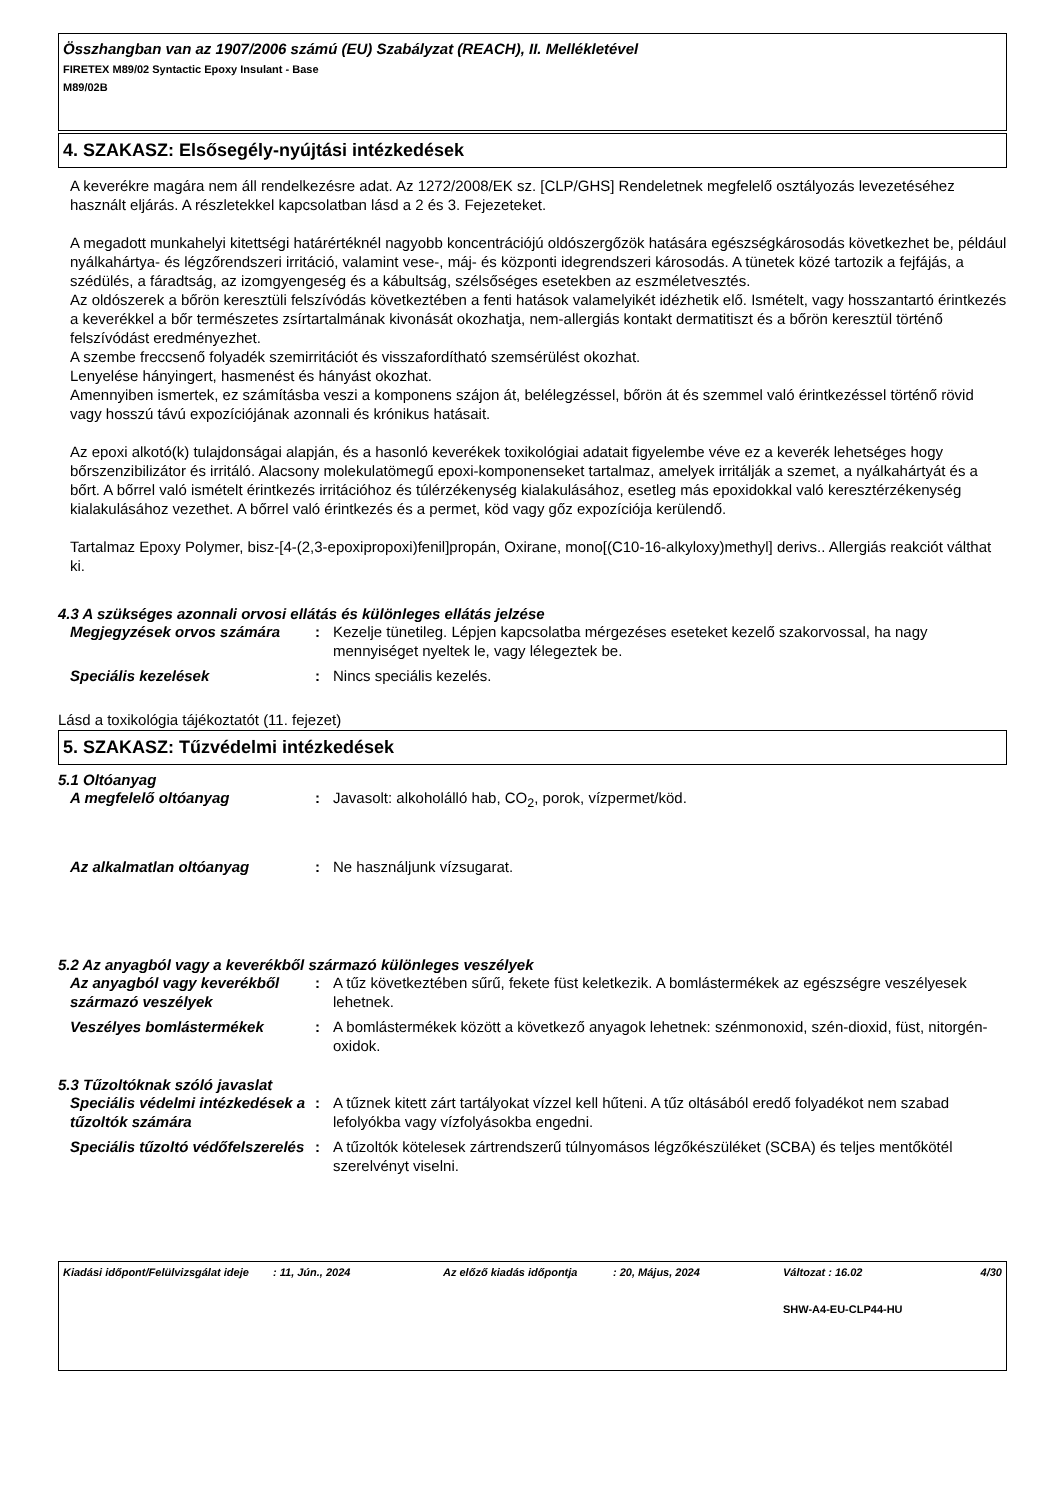Összhangban van az 1907/2006 számú (EU) Szabályzat (REACH), II. Mellékletével
FIRETEX M89/02 Syntactic Epoxy Insulant - Base
M89/02B
4. SZAKASZ: Elsősegély-nyújtási intézkedések
A keverékre magára nem áll rendelkezésre adat. Az 1272/2008/EK sz. [CLP/GHS] Rendeletnek megfelelő osztályozás levezetéséhez használt eljárás. A részletekkel kapcsolatban lásd a 2 és 3. Fejezeteket.
A megadott munkahelyi kitettségi határértéknél nagyobb koncentrációjú oldószergőzök hatására egészségkárosodás következhet be, például nyálkahártya- és légzőrendszeri irritáció, valamint vese-, máj- és központi idegrendszeri károsodás. A tünetek közé tartozik a fejfájás, a szédülés, a fáradtság, az izomgyengeség és a kábultság, szélsőséges esetekben az eszméletvesztés.
Az oldószerek a bőrön keresztüli felszívódás következtében a fenti hatások valamelyikét idézhetik elő. Ismételt, vagy hosszantartó érintkezés a keverékkel a bőr természetes zsírtartalmának kivonását okozhatja, nem-allergiás kontakt dermatitiszt és a bőrön keresztül történő felszívódást eredményezhet.
A szembe freccsenő folyadék szemirritációt és visszafordítható szemsérülést okozhat.
Lenyelése hányingert, hasmenést és hányást okozhat.
Amennyiben ismertek, ez számításba veszi a komponens szájon át, belélegzéssel, bőrön át és szemmel való érintkezéssel történő rövid vagy hosszú távú expozíciójának azonnali és krónikus hatásait.
Az epoxi alkotó(k) tulajdonságai alapján, és a hasonló keverékek toxikológiai adatait figyelembe véve ez a keverék lehetséges hogy bőrszenzibilizátor és irritáló. Alacsony molekulatömegű epoxi-komponenseket tartalmaz, amelyek irritálják a szemet, a nyálkahártyát és a bőrt. A bőrrel való ismételt érintkezés irritációhoz és túlérzékenység kialakulásához, esetleg más epoxidokkal való keresztérzékenység kialakulásához vezethet. A bőrrel való érintkezés és a permet, köd vagy gőz expozíciója kerülendő.
Tartalmaz Epoxy Polymer, bisz-[4-(2,3-epoxipropoxi)fenil]propán, Oxirane, mono[(C10-16-alkyloxy)methyl] derivs.. Allergiás reakciót válthat ki.
4.3 A szükséges azonnali orvosi ellátás és különleges ellátás jelzése
| Megjegyzések orvos számára | : | Kezelje tünetileg. Lépjen kapcsolatba mérgezéses eseteket kezelő szakorvossal, ha nagy mennyiséget nyeltek le, vagy lélegeztek be. |
| Speciális kezelések | : | Nincs speciális kezelés. |
Lásd a toxikológia tájékoztatót (11. fejezet)
5. SZAKASZ: Tűzvédelmi intézkedések
5.1 Oltóanyag
| A megfelelő oltóanyag | : | Javasolt: alkoholálló hab, CO<sub>2</sub>, porok, vízpermet/köd. |
| Az alkalmatlan oltóanyag | : | Ne használjunk vízsugarat. |
5.2 Az anyagból vagy a keverékből származó különleges veszélyek
| Az anyagból vagy keverékből származó veszélyek | : | A tűz következtében sűrű, fekete füst keletkezik. A bomlástermékek az egészségre veszélyesek lehetnek. |
| Veszélyes bomlástermékek | : | A bomlástermékek között a következő anyagok lehetnek: szénmonoxid, szén-dioxid, füst, nitorgén-oxidok. |
5.3 Tűzoltóknak szóló javaslat
| Speciális védelmi intézkedések a tűzoltók számára | : | A tűznek kitett zárt tartályokat vízzel kell hűteni. A tűz oltásából eredő folyadékot nem szabad lefolyókba vagy vízfolyásokba engedni. |
| Speciális tűzoltó védőfelszerelés | : | A tűzoltók kötelesek zártrendszerű túlnyomásos légzőkészüléket (SCBA) és teljes mentőkötél szerelvényt viselni. |
| Kiadási időpont/Felülvizsgálat ideje | : 11, Jún., 2024 | Az előző kiadás időpontja | : 20, Május, 2024 | Változat : 16.02 | 4/30 |
| | | | | SHW-A4-EU-CLP44-HU | |